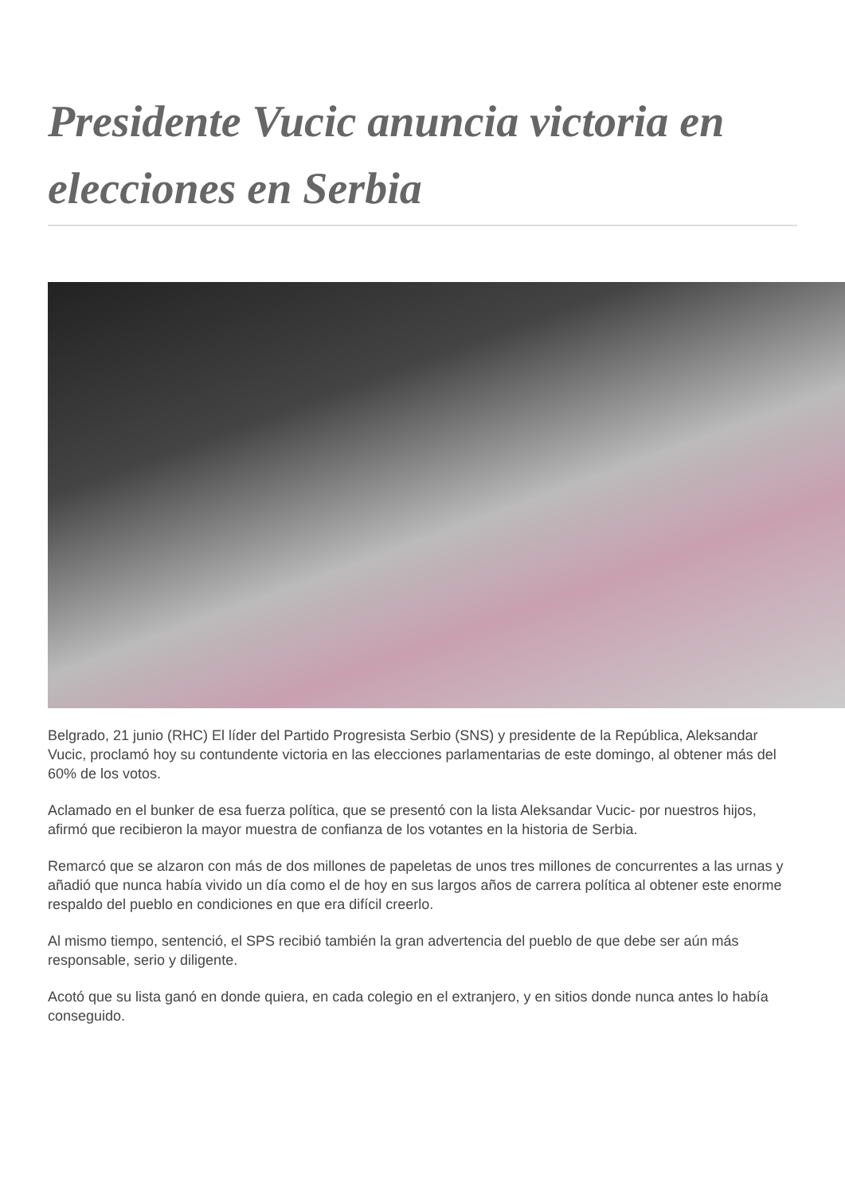Presidente Vucic anuncia victoria en elecciones en Serbia
Belgrado, 21 junio (RHC) El líder del Partido Progresista Serbio (SNS) y presidente de la República, Aleksandar Vucic, proclamó hoy su contundente victoria en las elecciones parlamentarias de este domingo, al obtener más del 60% de los votos.
Aclamado en el bunker de esa fuerza política, que se presentó con la lista Aleksandar Vucic- por nuestros hijos, afirmó que recibieron la mayor muestra de confianza de los votantes en la historia de Serbia.
Remarcó que se alzaron con más de dos millones de papeletas de unos tres millones de concurrentes a las urnas y añadió que nunca había vivido un día como el de hoy en sus largos años de carrera política al obtener este enorme respaldo del pueblo en condiciones en que era difícil creerlo.
Al mismo tiempo, sentenció, el SPS recibió también la gran advertencia del pueblo de que debe ser aún más responsable, serio y diligente.
Acotó que su lista ganó en donde quiera, en cada colegio en el extranjero, y en sitios donde nunca antes lo había conseguido.